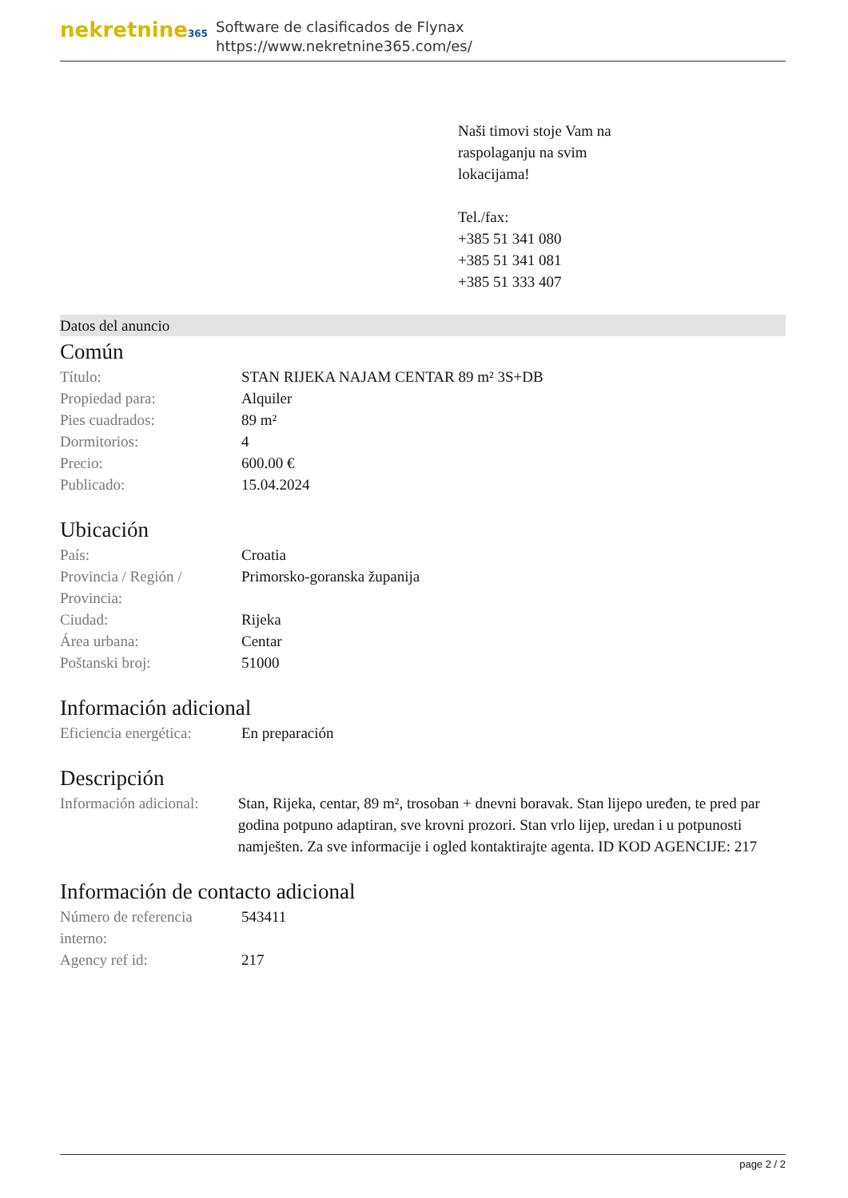nekretnine365
Software de clasificados de Flynax
https://www.nekretnine365.com/es/
Naši timovi stoje Vam na
raspolaganju na svim
lokacijama!
Tel./fax:
+385 51 341 080
+385 51 341 081
+385 51 333 407
Datos del anuncio
Común
| Título: | STAN RIJEKA NAJAM CENTAR 89 m² 3S+DB |
| Propiedad para: | Alquiler |
| Pies cuadrados: | 89 m² |
| Dormitorios: | 4 |
| Precio: | 600.00 € |
| Publicado: | 15.04.2024 |
Ubicación
| País: | Croatia |
| Provincia / Región / Provincia: | Primorsko-goranska županija |
| Ciudad: | Rijeka |
| Área urbana: | Centar |
| Poštanski broj: | 51000 |
Información adicional
| Eficiencia energética: | En preparación |
Descripción
| Información adicional: | Stan, Rijeka, centar, 89 m², trosoban + dnevni boravak. Stan lijepo uređen, te pred par godina potpuno adaptiran, sve krovni prozori. Stan vrlo lijep, uredan i u potpunosti namješten. Za sve informacije i ogled kontaktirajte agenta. ID KOD AGENCIJE: 217 |
Información de contacto adicional
| Número de referencia interno: | 543411 |
| Agency ref id: | 217 |
page 2 / 2